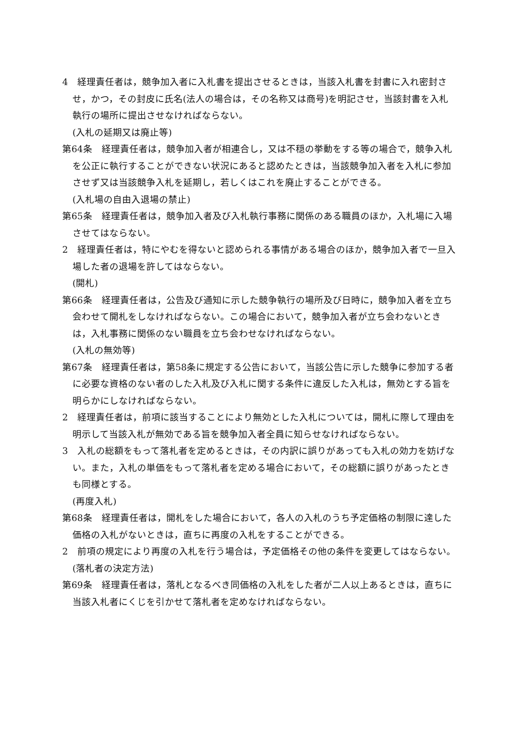4　経理責任者は，競争加入者に入札書を提出させるときは，当該入札書を封書に入れ密封させ，かつ，その封皮に氏名(法人の場合は，その名称又は商号)を明記させ，当該封書を入札執行の場所に提出させなければならない。
(入札の延期又は廃止等)
第64条　経理責任者は，競争加入者が相連合し，又は不穏の挙動をする等の場合で，競争入札を公正に執行することができない状況にあると認めたときは，当該競争加入者を入札に参加させず又は当該競争入札を延期し，若しくはこれを廃止することができる。
(入札場の自由入退場の禁止)
第65条　経理責任者は，競争加入者及び入札執行事務に関係のある職員のほか，入札場に入場させてはならない。
2　経理責任者は，特にやむを得ないと認められる事情がある場合のほか，競争加入者で一旦入場した者の退場を許してはならない。
(開札)
第66条　経理責任者は，公告及び通知に示した競争執行の場所及び日時に，競争加入者を立ち会わせて開札をしなければならない。この場合において，競争加入者が立ち会わないときは，入札事務に関係のない職員を立ち会わせなければならない。
(入札の無効等)
第67条　経理責任者は，第58条に規定する公告において，当該公告に示した競争に参加する者に必要な資格のない者のした入札及び入札に関する条件に違反した入札は，無効とする旨を明らかにしなければならない。
2　経理責任者は，前項に該当することにより無効とした入札については，開札に際して理由を明示して当該入札が無効である旨を競争加入者全員に知らせなければならない。
3　入札の総額をもって落札者を定めるときは，その内訳に誤りがあっても入札の効力を妨げない。また，入札の単価をもって落札者を定める場合において，その総額に誤りがあったときも同様とする。
(再度入札)
第68条　経理責任者は，開札をした場合において，各人の入札のうち予定価格の制限に達した価格の入札がないときは，直ちに再度の入札をすることができる。
2　前項の規定により再度の入札を行う場合は，予定価格その他の条件を変更してはならない。
(落札者の決定方法)
第69条　経理責任者は，落札となるべき同価格の入札をした者が二人以上あるときは，直ちに当該入札者にくじを引かせて落札者を定めなければならない。